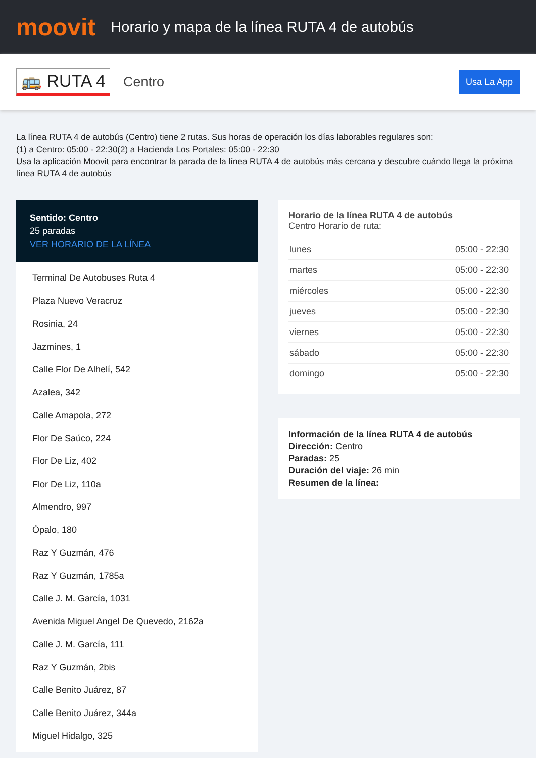moovit
Horario y mapa de la línea RUTA 4 de autobús
🚌 RUTA 4
Centro
Usa La App
La línea RUTA 4 de autobús (Centro) tiene 2 rutas. Sus horas de operación los días laborables regulares son:
(1) a Centro: 05:00 - 22:30(2) a Hacienda Los Portales: 05:00 - 22:30
Usa la aplicación Moovit para encontrar la parada de la línea RUTA 4 de autobús más cercana y descubre cuándo llega la próxima línea RUTA 4 de autobús
Sentido: Centro
25 paradas
VER HORARIO DE LA LÍNEA
Terminal De Autobuses Ruta 4
Plaza Nuevo Veracruz
Rosinia, 24
Jazmines, 1
Calle Flor De Alhelí, 542
Azalea, 342
Calle Amapola, 272
Flor De Saúco, 224
Flor De Liz, 402
Flor De Liz, 110a
Almendro, 997
Ópalo, 180
Raz Y Guzmán, 476
Raz Y Guzmán, 1785a
Calle J. M. García, 1031
Avenida Miguel Angel De Quevedo, 2162a
Calle J. M. García, 111
Raz Y Guzmán, 2bis
Calle Benito Juárez, 87
Calle Benito Juárez, 344a
Miguel Hidalgo, 325
Horario de la línea RUTA 4 de autobús
Centro Horario de ruta:
| lunes | 05:00 - 22:30 |
| martes | 05:00 - 22:30 |
| miércoles | 05:00 - 22:30 |
| jueves | 05:00 - 22:30 |
| viernes | 05:00 - 22:30 |
| sábado | 05:00 - 22:30 |
| domingo | 05:00 - 22:30 |
Información de la línea RUTA 4 de autobús
Dirección: Centro
Paradas: 25
Duración del viaje: 26 min
Resumen de la línea: